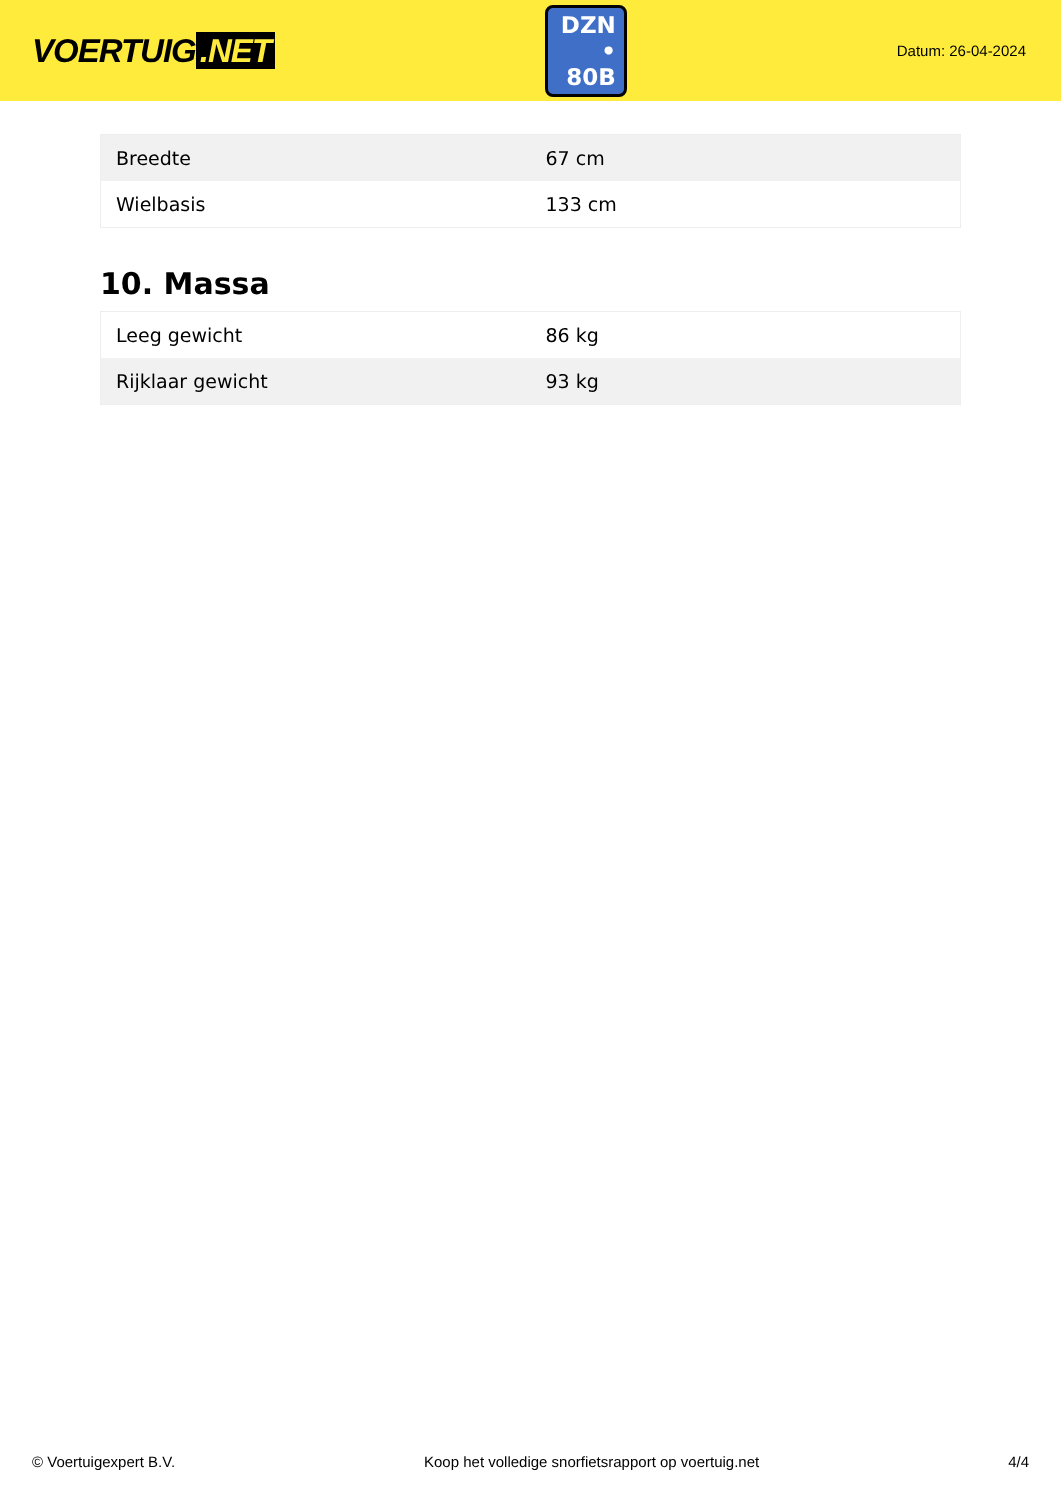VOERTUIG.NET
DZN
• 80B
Datum: 26-04-2024
| Breedte | 67 cm |
| Wielbasis | 133 cm |
10. Massa
| Leeg gewicht | 86 kg |
| Rijklaar gewicht | 93 kg |
© Voertuigexpert B.V. Koop het volledige snorfietsrapport op voertuig.net 4/4